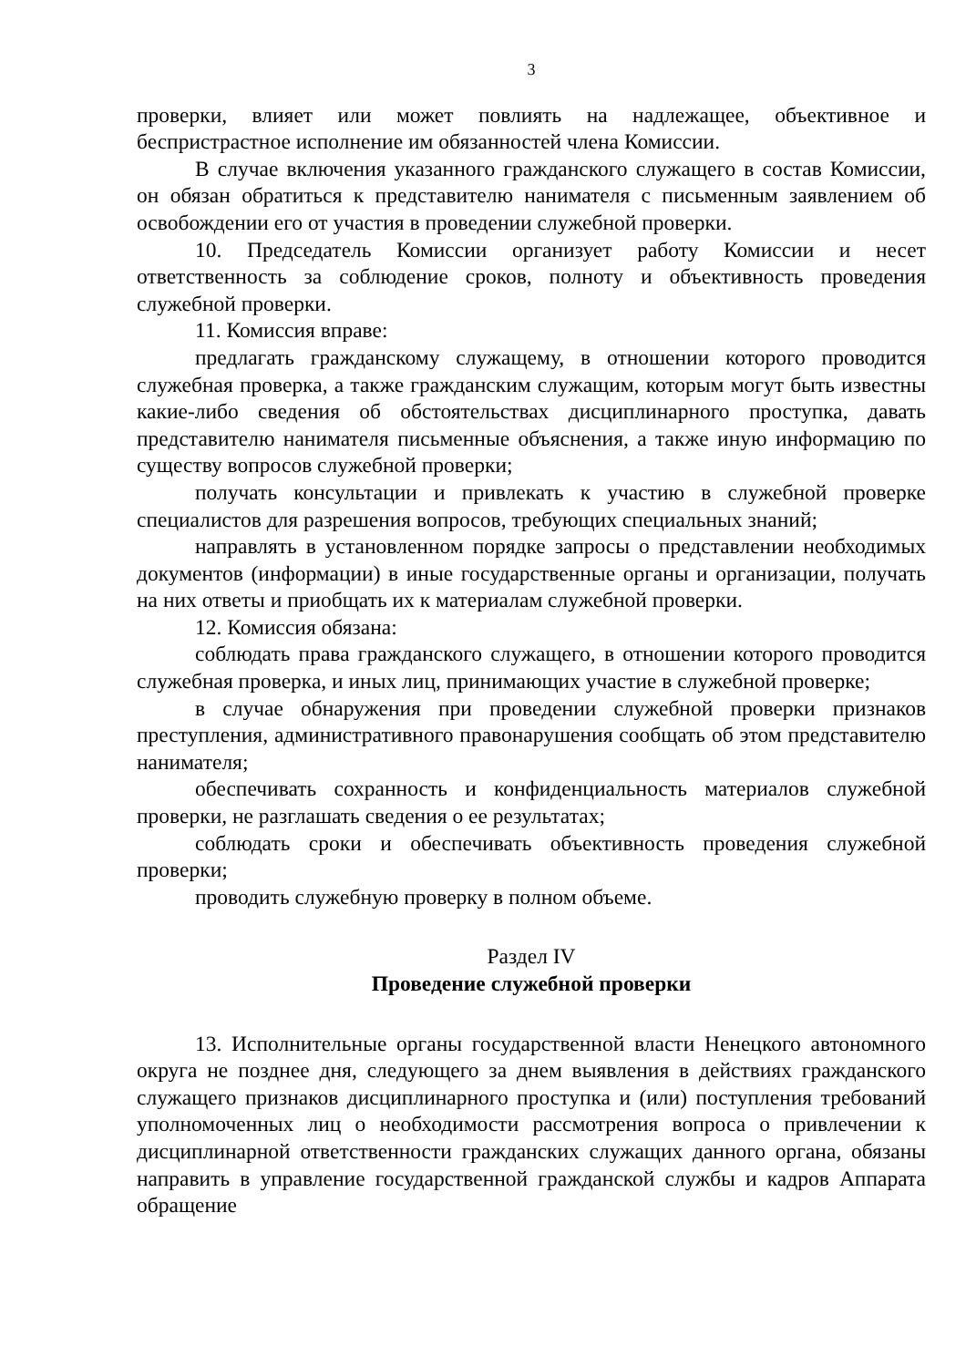3
проверки, влияет или может повлиять на надлежащее, объективное и беспристрастное исполнение им обязанностей члена Комиссии.
В случае включения указанного гражданского служащего в состав Комиссии, он обязан обратиться к представителю нанимателя с письменным заявлением об освобождении его от участия в проведении служебной проверки.
10. Председатель Комиссии организует работу Комиссии и несет ответственность за соблюдение сроков, полноту и объективность проведения служебной проверки.
11. Комиссия вправе:
предлагать гражданскому служащему, в отношении которого проводится служебная проверка, а также гражданским служащим, которым могут быть известны какие-либо сведения об обстоятельствах дисциплинарного проступка, давать представителю нанимателя письменные объяснения, а также иную информацию по существу вопросов служебной проверки;
получать консультации и привлекать к участию в служебной проверке специалистов для разрешения вопросов, требующих специальных знаний;
направлять в установленном порядке запросы о представлении необходимых документов (информации) в иные государственные органы и организации, получать на них ответы и приобщать их к материалам служебной проверки.
12. Комиссия обязана:
соблюдать права гражданского служащего, в отношении которого проводится служебная проверка, и иных лиц, принимающих участие в служебной проверке;
в случае обнаружения при проведении служебной проверки признаков преступления, административного правонарушения сообщать об этом представителю нанимателя;
обеспечивать сохранность и конфиденциальность материалов служебной проверки, не разглашать сведения о ее результатах;
соблюдать сроки и обеспечивать объективность проведения служебной проверки;
проводить служебную проверку в полном объеме.
Раздел IV
Проведение служебной проверки
13. Исполнительные органы государственной власти Ненецкого автономного округа не позднее дня, следующего за днем выявления в действиях гражданского служащего признаков дисциплинарного проступка и (или) поступления требований уполномоченных лиц о необходимости рассмотрения вопроса о привлечении к дисциплинарной ответственности гражданских служащих данного органа, обязаны направить в управление государственной гражданской службы и кадров Аппарата обращение